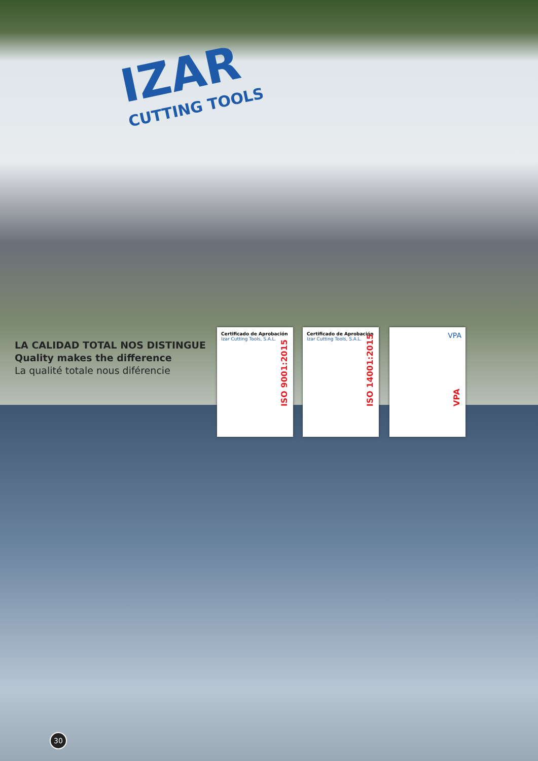IZAR
CUTTING TOOLS
LA CALIDAD TOTAL NOS DISTINGUE
Quality makes the difference
La qualité totale nous diférencie
Certificado de Aprobación
Izar Cutting Tools, S.A.L.
ISO 9001:2015
Certificado de Aprobación
Izar Cutting Tools, S.A.L.
ISO 14001:2015
VPA
VPA
30